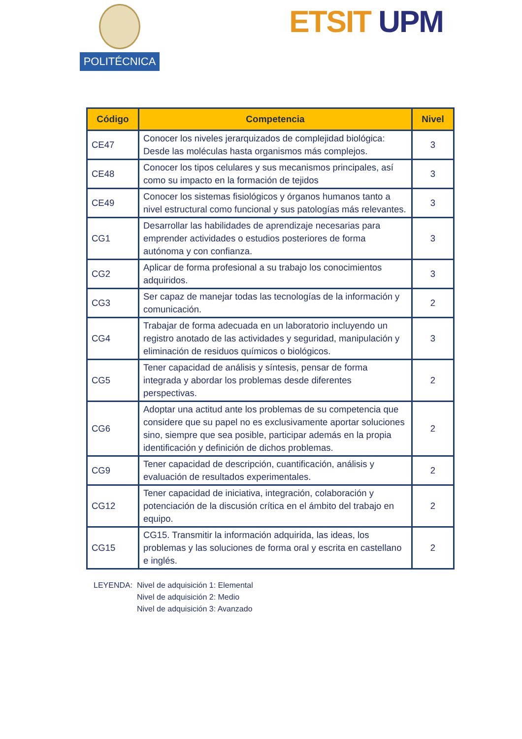POLITÉCNICA
ETSIT UPM
| Código | Competencia | Nivel |
| --- | --- | --- |
| CE47 | Conocer los niveles jerarquizados de complejidad biológica: Desde las moléculas hasta organismos más complejos. | 3 |
| CE48 | Conocer los tipos celulares y sus mecanismos principales, así como su impacto en la formación de tejidos | 3 |
| CE49 | Conocer los sistemas fisiológicos y órganos humanos tanto a nivel estructural como funcional y sus patologías más relevantes. | 3 |
| CG1 | Desarrollar las habilidades de aprendizaje necesarias para emprender actividades o estudios posteriores de forma autónoma y con confianza. | 3 |
| CG2 | Aplicar de forma profesional a su trabajo los conocimientos adquiridos. | 3 |
| CG3 | Ser capaz de manejar todas las tecnologías de la información y comunicación. | 2 |
| CG4 | Trabajar de forma adecuada en un laboratorio incluyendo un registro anotado de las actividades y seguridad, manipulación y eliminación de residuos químicos o biológicos. | 3 |
| CG5 | Tener capacidad de análisis y síntesis, pensar de forma integrada y abordar los problemas desde diferentes perspectivas. | 2 |
| CG6 | Adoptar una actitud ante los problemas de su competencia que considere que su papel no es exclusivamente aportar soluciones sino, siempre que sea posible, participar además en la propia identificación y definición de dichos problemas. | 2 |
| CG9 | Tener capacidad de descripción, cuantificación, análisis y evaluación de resultados experimentales. | 2 |
| CG12 | Tener capacidad de iniciativa, integración, colaboración y potenciación de la discusión crítica en el ámbito del trabajo en equipo. | 2 |
| CG15 | CG15. Transmitir la información adquirida, las ideas, los problemas y las soluciones de forma oral y escrita en castellano e inglés. | 2 |
LEYENDA: Nivel de adquisición 1: Elemental
Nivel de adquisición 2: Medio
Nivel de adquisición 3: Avanzado